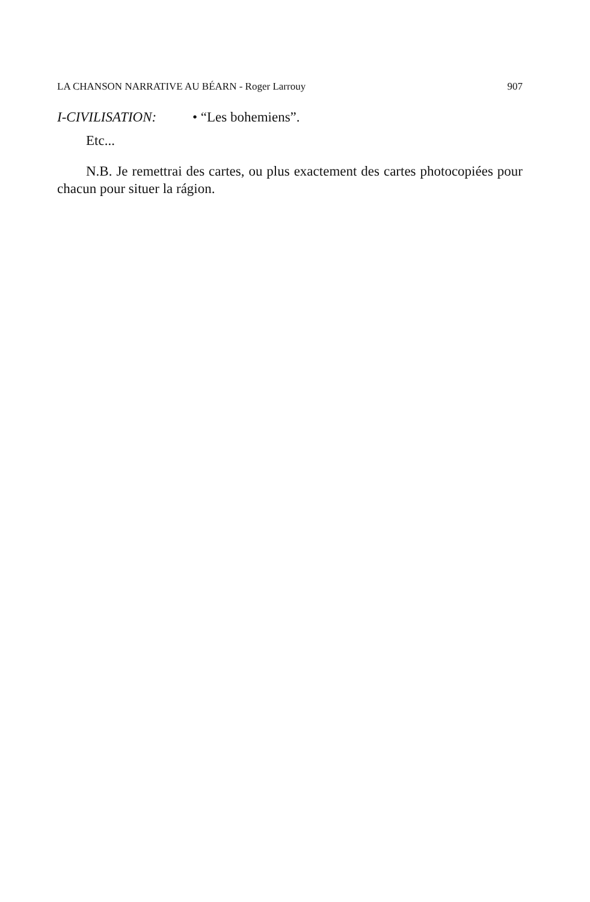LA CHANSON NARRATIVE AU BÉARN - Roger Larrouy 907
I-CIVILISATION: • “Les bohemiens”.
Etc...
N.B. Je remettrai des cartes, ou plus exactement des cartes photoco­piées pour chacun pour situer la rágion.